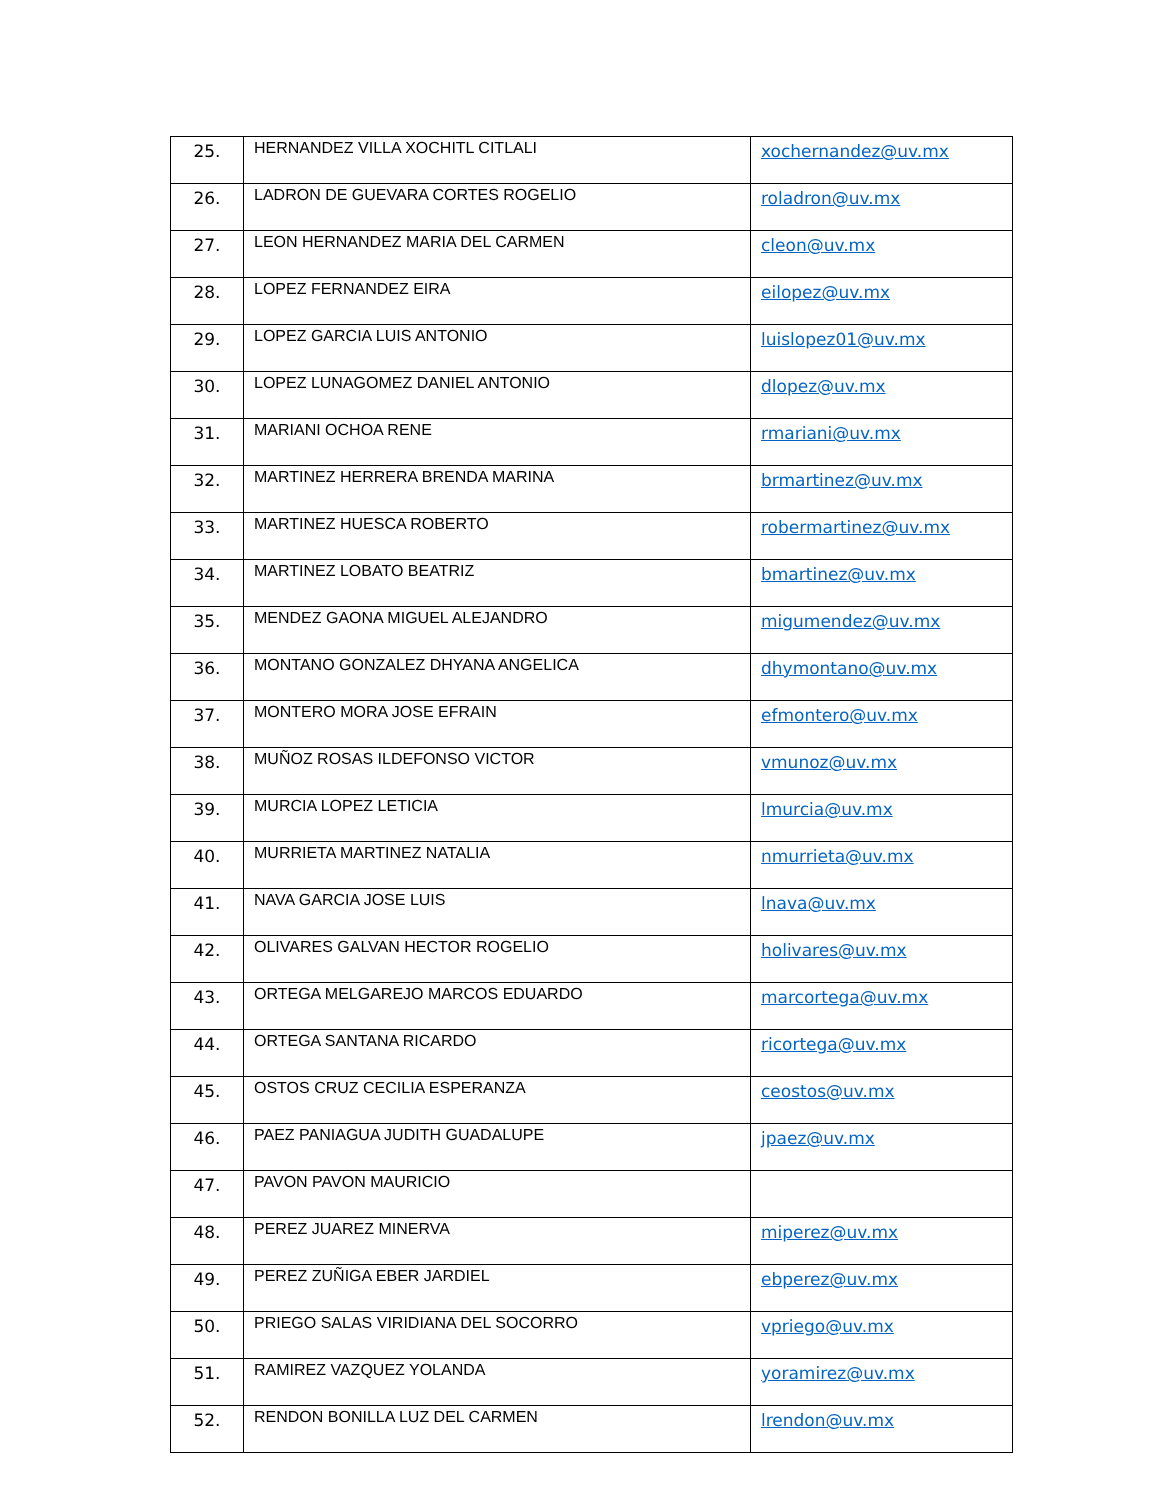| 25. | HERNANDEZ VILLA XOCHITL CITLALI | xochernandez@uv.mx |
| 26. | LADRON DE GUEVARA CORTES ROGELIO | roladron@uv.mx |
| 27. | LEON HERNANDEZ MARIA DEL CARMEN | cleon@uv.mx |
| 28. | LOPEZ FERNANDEZ EIRA | eilopez@uv.mx |
| 29. | LOPEZ GARCIA LUIS ANTONIO | luislopez01@uv.mx |
| 30. | LOPEZ LUNAGOMEZ DANIEL ANTONIO | dlopez@uv.mx |
| 31. | MARIANI OCHOA RENE | rmariani@uv.mx |
| 32. | MARTINEZ HERRERA BRENDA MARINA | brmartinez@uv.mx |
| 33. | MARTINEZ HUESCA ROBERTO | robermartinez@uv.mx |
| 34. | MARTINEZ LOBATO BEATRIZ | bmartinez@uv.mx |
| 35. | MENDEZ GAONA MIGUEL ALEJANDRO | migumendez@uv.mx |
| 36. | MONTANO GONZALEZ DHYANA ANGELICA | dhymontano@uv.mx |
| 37. | MONTERO MORA JOSE EFRAIN | efmontero@uv.mx |
| 38. | MUÑOZ ROSAS ILDEFONSO VICTOR | vmunoz@uv.mx |
| 39. | MURCIA LOPEZ LETICIA | lmurcia@uv.mx |
| 40. | MURRIETA MARTINEZ NATALIA | nmurrieta@uv.mx |
| 41. | NAVA GARCIA JOSE LUIS | lnava@uv.mx |
| 42. | OLIVARES GALVAN HECTOR ROGELIO | holivares@uv.mx |
| 43. | ORTEGA MELGAREJO MARCOS EDUARDO | marcortega@uv.mx |
| 44. | ORTEGA SANTANA RICARDO | ricortega@uv.mx |
| 45. | OSTOS CRUZ CECILIA ESPERANZA | ceostos@uv.mx |
| 46. | PAEZ PANIAGUA JUDITH GUADALUPE | jpaez@uv.mx |
| 47. | PAVON PAVON MAURICIO | |
| 48. | PEREZ JUAREZ MINERVA | miperez@uv.mx |
| 49. | PEREZ ZUÑIGA EBER JARDIEL | ebperez@uv.mx |
| 50. | PRIEGO SALAS VIRIDIANA DEL SOCORRO | vpriego@uv.mx |
| 51. | RAMIREZ VAZQUEZ YOLANDA | yoramirez@uv.mx |
| 52. | RENDON BONILLA LUZ DEL CARMEN | lrendon@uv.mx |